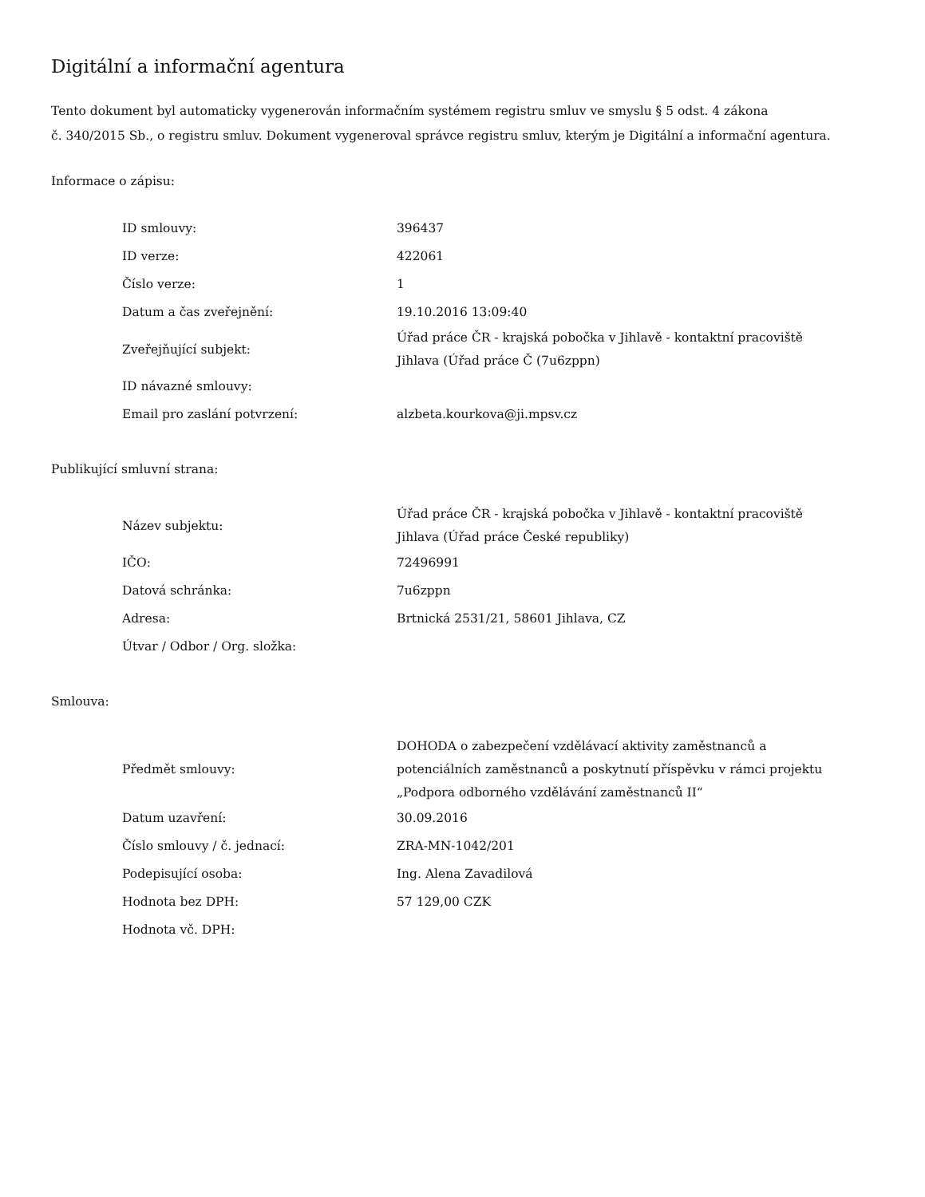Digitální a informační agentura
Tento dokument byl automaticky vygenerován informačním systémem registru smluv ve smyslu § 5 odst. 4 zákona
č. 340/2015 Sb., o registru smluv. Dokument vygeneroval správce registru smluv, kterým je Digitální a informační agentura.
Informace o zápisu:
| ID smlouvy: | 396437 |
| ID verze: | 422061 |
| Číslo verze: | 1 |
| Datum a čas zveřejnění: | 19.10.2016 13:09:40 |
| Zveřejňující subjekt: | Úřad práce ČR - krajská pobočka v Jihlavě - kontaktní pracoviště Jihlava (Úřad práce Č (7u6zppn) |
| ID návazné smlouvy: | |
| Email pro zaslání potvrzení: | alzbeta.kourkova@ji.mpsv.cz |
Publikující smluvní strana:
| Název subjektu: | Úřad práce ČR - krajská pobočka v Jihlavě - kontaktní pracoviště Jihlava (Úřad práce České republiky) |
| IČO: | 72496991 |
| Datová schránka: | 7u6zppn |
| Adresa: | Brtnická 2531/21, 58601 Jihlava, CZ |
| Útvar / Odbor / Org. složka: | |
Smlouva:
| Předmět smlouvy: | DOHODA o zabezpečení vzdělávací aktivity zaměstnanců a potenciálních zaměstnanců a poskytnutí příspěvku v rámci projektu „Podpora odborného vzdělávání zaměstnanců II“ |
| Datum uzavření: | 30.09.2016 |
| Číslo smlouvy / č. jednací: | ZRA-MN-1042/201 |
| Podepisující osoba: | Ing. Alena Zavadilová |
| Hodnota bez DPH: | 57 129,00 CZK |
| Hodnota vč. DPH: | |